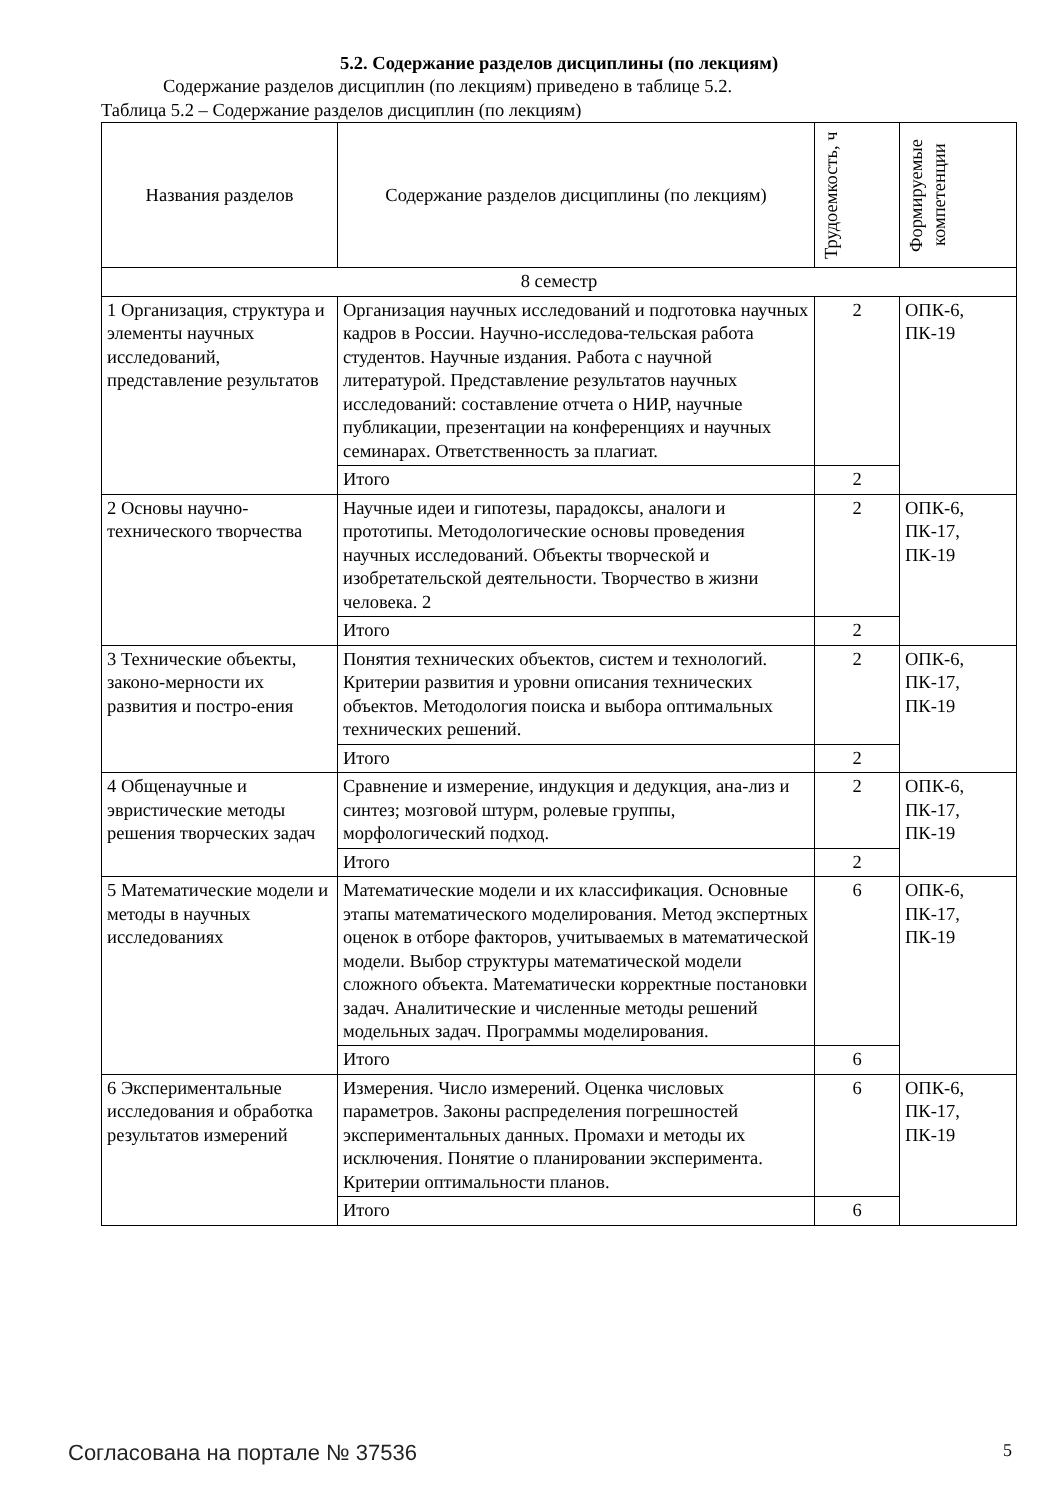5.2. Содержание разделов дисциплины (по лекциям)
Содержание разделов дисциплин (по лекциям) приведено в таблице 5.2.
Таблица 5.2 – Содержание разделов дисциплин (по лекциям)
| Названия разделов | Содержание разделов дисциплины (по лекциям) | Трудоемкость, ч | Формируемые компетенции |
| --- | --- | --- | --- |
| 8 семестр | | | |
| 1 Организация, структура и элементы научных исследований, представление результатов | Организация научных исследований и подготовка научных кадров в России. Научно-исследова-тельская работа студентов. Научные издания. Работа с научной литературой. Представление результатов научных исследований: составление отчета о НИР, научные публикации, презентации на конференциях и научных семинарах. Ответственность за плагиат. | 2 | ОПК-6, ПК-19 |
| | Итого | 2 | |
| 2 Основы научно-технического творчества | Научные идеи и гипотезы, парадоксы, аналоги и прототипы. Методологические основы проведения научных исследований. Объекты творческой и изобретательской деятельности. Творчество в жизни человека. 2 | 2 | ОПК-6, ПК-17, ПК-19 |
| | Итого | 2 | |
| 3 Технические объекты, законо-мерности их развития и постро-ения | Понятия технических объектов, систем и технологий. Критерии развития и уровни описания технических объектов. Методология поиска и выбора оптимальных технических решений. | 2 | ОПК-6, ПК-17, ПК-19 |
| | Итого | 2 | |
| 4 Общенаучные и эвристические методы решения творческих задач | Сравнение и измерение, индукция и дедукция, ана-лиз и синтез; мозговой штурм, ролевые группы, морфологический подход. | 2 | ОПК-6, ПК-17, ПК-19 |
| | Итого | 2 | |
| 5 Математические модели и методы в научных исследованиях | Математические модели и их классификация. Основные этапы математического моделирования. Метод экспертных оценок в отборе факторов, учитываемых в математической модели. Выбор структуры математической модели сложного объекта. Математически корректные постановки задач. Аналитические и численные методы решений модельных задач. Программы моделирования. | 6 | ОПК-6, ПК-17, ПК-19 |
| | Итого | 6 | |
| 6 Экспериментальные исследования и обработка результатов измерений | Измерения. Число измерений. Оценка числовых параметров. Законы распределения погрешностей экспериментальных данных. Промахи и методы их исключения. Понятие о планировании эксперимента. Критерии оптимальности планов. | 6 | ОПК-6, ПК-17, ПК-19 |
| | Итого | 6 | |
Согласована на портале № 37536 5